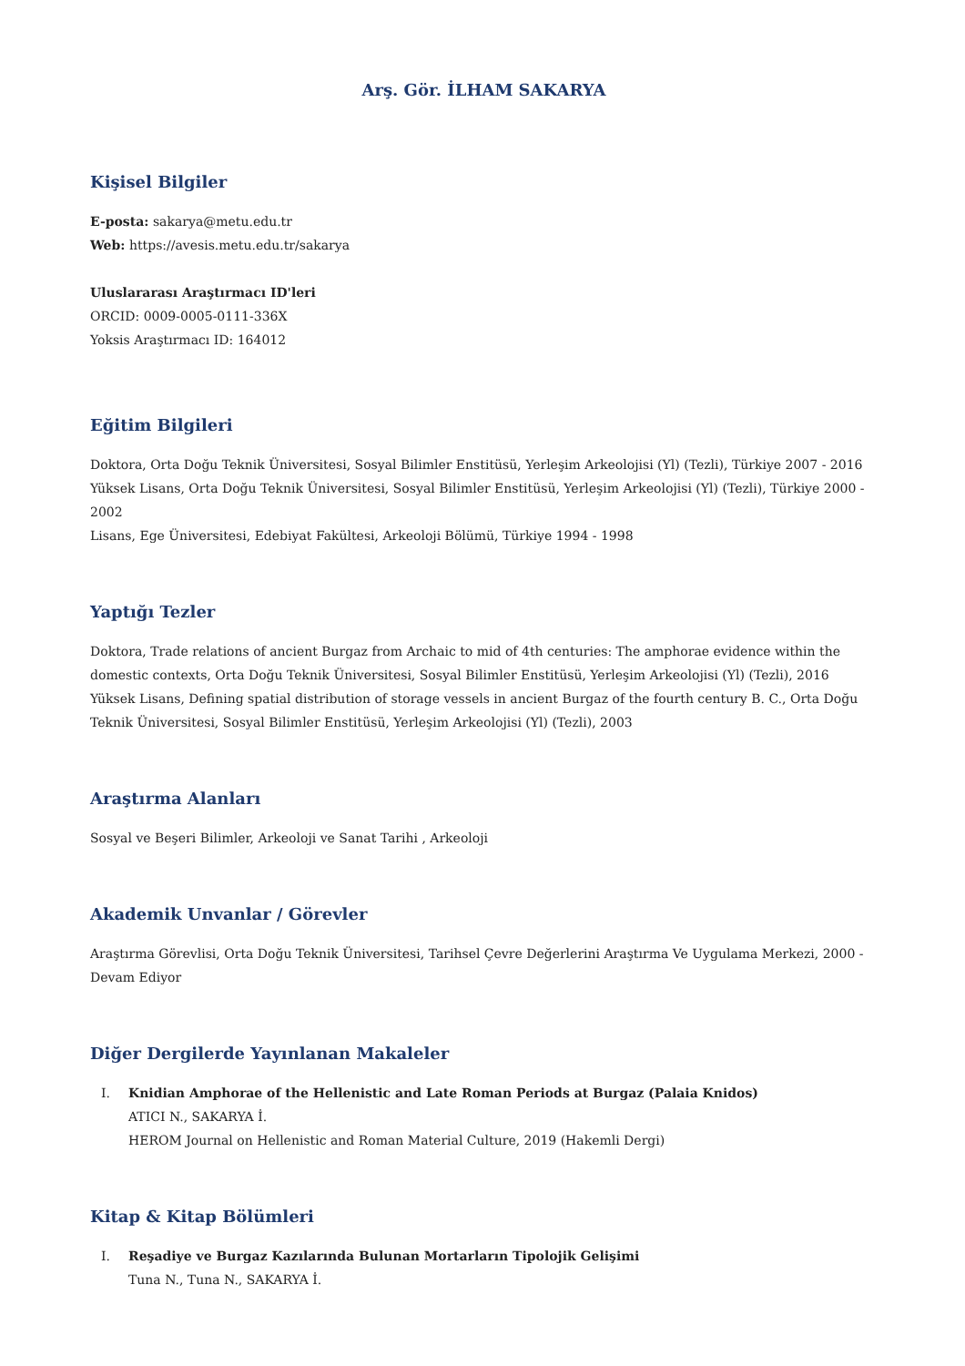Arş. Gör. İLHAM SAKARYA
Kişisel Bilgiler
E-posta: sakarya@metu.edu.tr
Web: https://avesis.metu.edu.tr/sakarya
Uluslararası Araştırmacı ID'leri
ORCID: 0009-0005-0111-336X
Yoksis Araştırmacı ID: 164012
Eğitim Bilgileri
Doktora, Orta Doğu Teknik Üniversitesi, Sosyal Bilimler Enstitüsü, Yerleşim Arkeolojisi (Yl) (Tezli), Türkiye 2007 - 2016
Yüksek Lisans, Orta Doğu Teknik Üniversitesi, Sosyal Bilimler Enstitüsü, Yerleşim Arkeolojisi (Yl) (Tezli), Türkiye 2000 - 2002
Lisans, Ege Üniversitesi, Edebiyat Fakültesi, Arkeoloji Bölümü, Türkiye 1994 - 1998
Yaptığı Tezler
Doktora, Trade relations of ancient Burgaz from Archaic to mid of 4th centuries: The amphorae evidence within the domestic contexts, Orta Doğu Teknik Üniversitesi, Sosyal Bilimler Enstitüsü, Yerleşim Arkeolojisi (Yl) (Tezli), 2016
Yüksek Lisans, Defining spatial distribution of storage vessels in ancient Burgaz of the fourth century B. C., Orta Doğu Teknik Üniversitesi, Sosyal Bilimler Enstitüsü, Yerleşim Arkeolojisi (Yl) (Tezli), 2003
Araştırma Alanları
Sosyal ve Beşeri Bilimler, Arkeoloji ve Sanat Tarihi , Arkeoloji
Akademik Unvanlar / Görevler
Araştırma Görevlisi, Orta Doğu Teknik Üniversitesi, Tarihsel Çevre Değerlerini Araştırma Ve Uygulama Merkezi, 2000 - Devam Ediyor
Diğer Dergilerde Yayınlanan Makaleler
I. Knidian Amphorae of the Hellenistic and Late Roman Periods at Burgaz (Palaia Knidos)
ATICI N., SAKARYA İ.
HEROM Journal on Hellenistic and Roman Material Culture, 2019 (Hakemli Dergi)
Kitap & Kitap Bölümleri
I. Reşadiye ve Burgaz Kazılarında Bulunan Mortarların Tipolojik Gelişimi
Tuna N., Tuna N., SAKARYA İ.